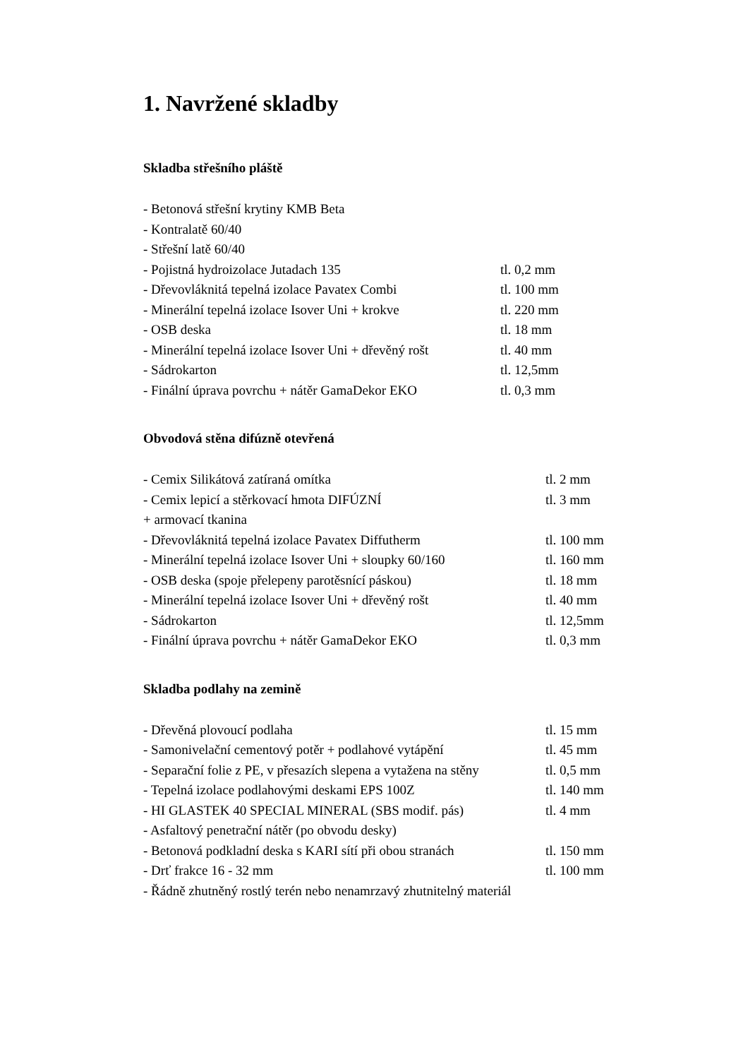1. Navržené skladby
Skladba střešního pláště
| - Betonová střešní krytiny KMB Beta | |
| - Kontralatě 60/40 | |
| - Střešní latě 60/40 | |
| - Pojistná hydroizolace Jutadach 135 | tl. 0,2 mm |
| - Dřevovláknitá tepelná izolace Pavatex Combi | tl. 100 mm |
| - Minerální tepelná izolace Isover Uni + krokve | tl. 220 mm |
| - OSB deska | tl. 18 mm |
| - Minerální tepelná izolace Isover Uni + dřevěný rošt | tl. 40 mm |
| - Sádrokarton | tl. 12,5mm |
| - Finální úprava povrchu + nátěr GamaDekor EKO | tl. 0,3 mm |
Obvodová stěna difúzně otevřená
| - Cemix Silikátová zatíraná omítka | tl. 2 mm |
| - Cemix lepicí a stěrkovací hmota DIFÚZNÍ | tl. 3 mm |
| + armovací tkanina | |
| - Dřevovláknitá tepelná izolace Pavatex Diffutherm | tl. 100 mm |
| - Minerální tepelná izolace Isover Uni + sloupky 60/160 | tl. 160 mm |
| - OSB deska (spoje přelepeny parotěsnící páskou) | tl. 18 mm |
| - Minerální tepelná izolace Isover Uni + dřevěný rošt | tl. 40 mm |
| - Sádrokarton | tl. 12,5mm |
| - Finální úprava povrchu + nátěr GamaDekor EKO | tl. 0,3 mm |
Skladba podlahy na zemině
| - Dřevěná plovoucí podlaha | tl. 15 mm |
| - Samonivelační cementový potěr + podlahové vytápění | tl. 45 mm |
| - Separační folie z PE, v přesazích slepena a vytažena na stěny | tl. 0,5 mm |
| - Tepelná izolace podlahovými deskami EPS 100Z | tl. 140 mm |
| - HI GLASTEK 40 SPECIAL MINERAL (SBS modif. pás) | tl. 4 mm |
| - Asfaltový penetrační nátěr (po obvodu desky) | |
| - Betonová podkladní deska s KARI sítí při obou stranách | tl. 150 mm |
| - Drť frakce 16 - 32 mm | tl. 100 mm |
| - Řádně zhutněný rostlý terén nebo nenamrzavý zhutnitelný materiál | |